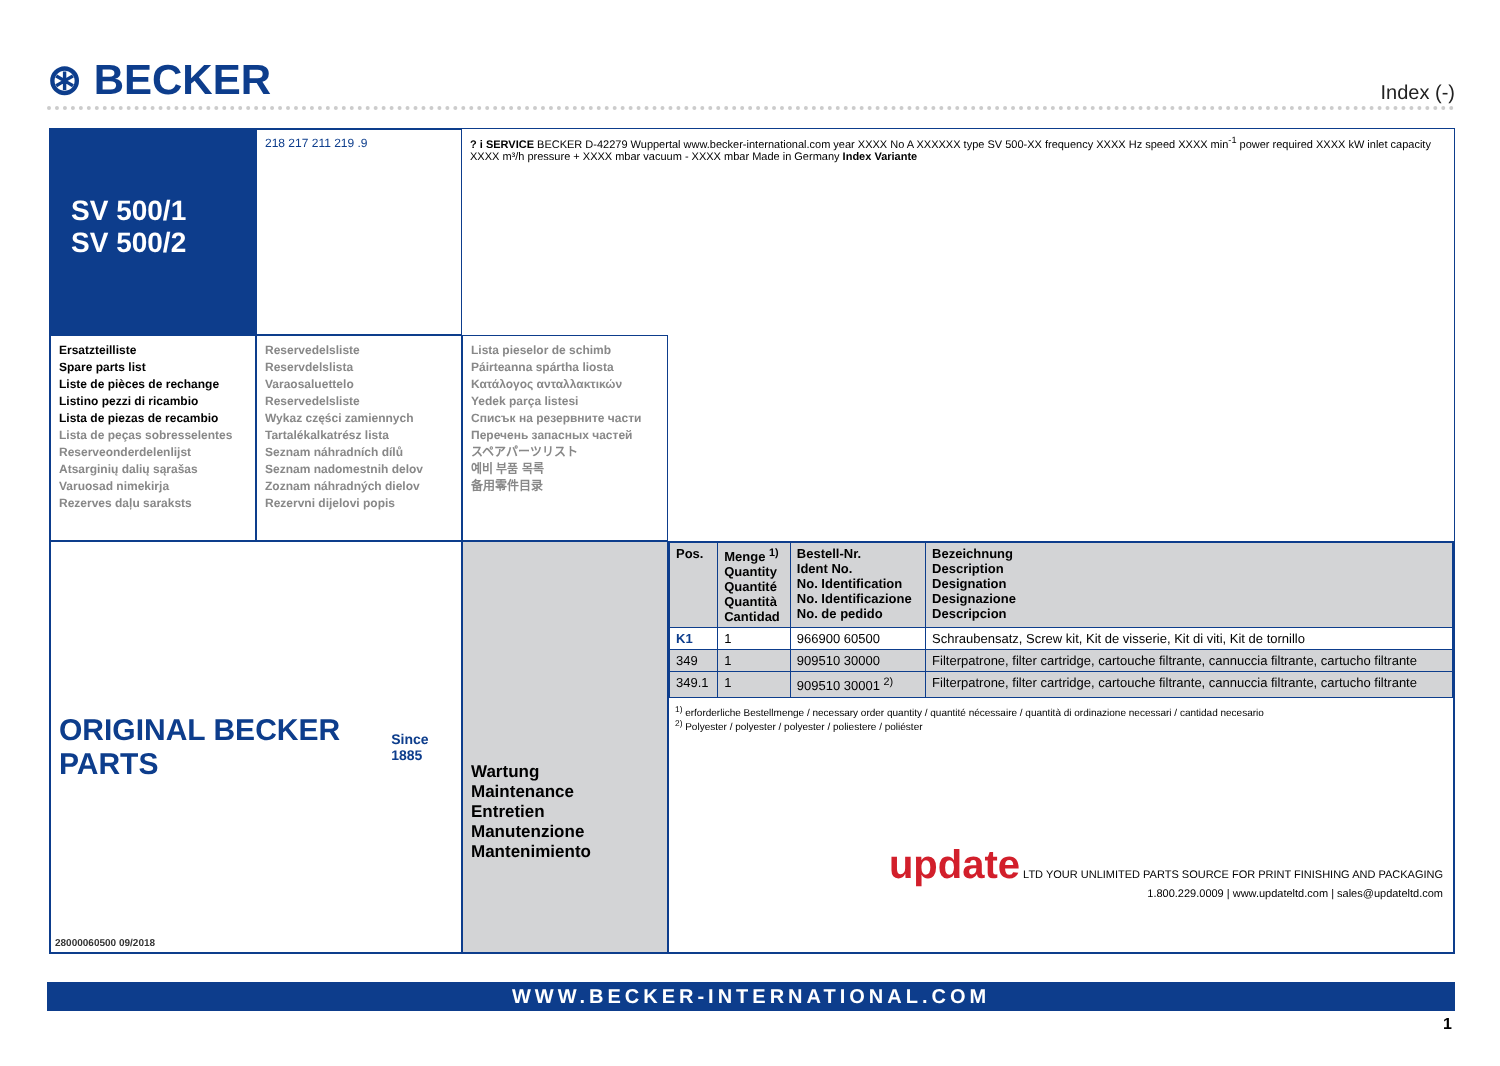⊛ BECKER
Index (-)
SV 500/1
SV 500/2
218 217 211 219 .9
? i SERVICE BECKER D-42279 Wuppertal www.becker-international.com year XXXX No A XXXXXX type SV 500-XX frequency XXXX Hz speed XXXX min<sup>-1</sup> power required XXXX kW inlet capacity XXXX m³/h pressure + XXXX mbar vacuum - XXXX mbar Made in Germany Index Variante
Ersatzteilliste
Spare parts list
Liste de pièces de rechange
Listino pezzi di ricambio
Lista de piezas de recambio
Lista de peças sobresselentes
Reserveonderdelenlijst
Atsarginių dalių sąrašas
Varuosad nimekirja
Rezerves daļu saraksts
Reservedelsliste
Reservdelslista
Varaosaluettelo
Reservedelsliste
Wykaz części zamiennych
Tartalékalkatrész lista
Seznam náhradních dílů
Seznam nadomestnih delov
Zoznam náhradných dielov
Rezervni dijelovi popis
Lista pieselor de schimb
Páirteanna spártha liosta
Κατάλογος ανταλλακτικών
Yedek parça listesi
Списък на резервните части
Перечень запасных частей
スペアパーツリスト
예비 부품 목록
备用零件目录
ORIGINAL BECKER PARTS Since 1885
28000060500 09/2018
Wartung
Maintenance
Entretien
Manutenzione
Mantenimiento
| Pos. | Menge <sup>1)</sup> Quantity Quantité Quantità Cantidad | Bestell-Nr. Ident No. No. Identification No. Identificazione No. de pedido | Bezeichnung Description Designation Designazione Descripcion |
| --- | --- | --- | --- |
| K1 | 1 | 966900 60500 | Schraubensatz, Screw kit, Kit de visserie, Kit di viti, Kit de tornillo |
| 349 | 1 | 909510 30000 | Filterpatrone, filter cartridge, cartouche filtrante, cannuccia filtrante, cartucho filtrante |
| 349.1 | 1 | 909510 30001 <sup>2)</sup> | Filterpatrone, filter cartridge, cartouche filtrante, cannuccia filtrante, cartucho filtrante |
<sup>1)</sup> erforderliche Bestellmenge / necessary order quantity / quantité nécessaire / quantità di ordinazione necessari / cantidad necesario
<sup>2)</sup> Polyester / polyester / polyester / poliestere / poliéster
update LTD YOUR UNLIMITED PARTS SOURCE FOR PRINT FINISHING AND PACKAGING
1.800.229.0009 | www.updateltd.com | sales@updateltd.com
WWW.BECKER-INTERNATIONAL.COM
1